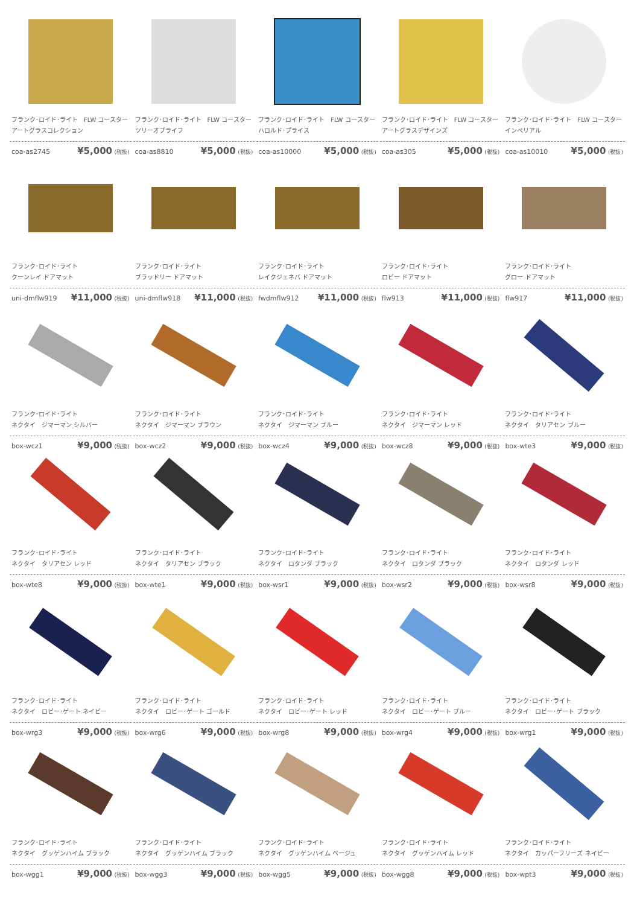フランク･ロイド･ライト　FLW コースター
アートグラスコレクション
coa-as2745 ¥5,000 (税抜)
フランク･ロイド･ライト　FLW コースター
ツリーオブライフ
coa-as8810 ¥5,000 (税抜)
フランク･ロイド･ライト　FLW コースター
ハロルド･プライス
coa-as10000 ¥5,000 (税抜)
フランク･ロイド･ライト　FLW コースター
アートグラスデザインズ
coa-as305 ¥5,000 (税抜)
フランク･ロイド･ライト　FLW コースター
インペリアル
coa-as10010 ¥5,000 (税抜)
フランク･ロイド･ライト
クーンレイ ドアマット
uni-dmflw919 ¥11,000 (税抜)
フランク･ロイド･ライト
ブラッドリー ドアマット
uni-dmflw918 ¥11,000 (税抜)
フランク･ロイド･ライト
レイクジェネバ ドアマット
fwdmflw912 ¥11,000 (税抜)
フランク･ロイド･ライト
ロビー ドアマット
flw913 ¥11,000 (税抜)
フランク･ロイド･ライト
グロー ドアマット
flw917 ¥11,000 (税抜)
フランク･ロイド･ライト
ネクタイ　ジマーマン シルバー
box-wcz1 ¥9,000 (税抜)
フランク･ロイド･ライト
ネクタイ　ジマーマン ブラウン
box-wcz2 ¥9,000 (税抜)
フランク･ロイド･ライト
ネクタイ　ジマーマン ブルー
box-wcz4 ¥9,000 (税抜)
フランク･ロイド･ライト
ネクタイ　ジマーマン レッド
box-wcz8 ¥9,000 (税抜)
フランク･ロイド･ライト
ネクタイ　タリアセン ブルー
box-wte3 ¥9,000 (税抜)
フランク･ロイド･ライト
ネクタイ　タリアセン レッド
box-wte8 ¥9,000 (税抜)
フランク･ロイド･ライト
ネクタイ　タリアセン ブラック
box-wte1 ¥9,000 (税抜)
フランク･ロイド･ライト
ネクタイ　ロタンダ ブラック
box-wsr1 ¥9,000 (税抜)
フランク･ロイド･ライト
ネクタイ　ロタンダ ブラック
box-wsr2 ¥9,000 (税抜)
フランク･ロイド･ライト
ネクタイ　ロタンダ レッド
box-wsr8 ¥9,000 (税抜)
フランク･ロイド･ライト
ネクタイ　ロビー･ゲート ネイビー
box-wrg3 ¥9,000 (税抜)
フランク･ロイド･ライト
ネクタイ　ロビー･ゲート ゴールド
box-wrg6 ¥9,000 (税抜)
フランク･ロイド･ライト
ネクタイ　ロビー･ゲート レッド
box-wrg8 ¥9,000 (税抜)
フランク･ロイド･ライト
ネクタイ　ロビー･ゲート ブルー
box-wrg4 ¥9,000 (税抜)
フランク･ロイド･ライト
ネクタイ　ロビー･ゲート ブラック
box-wrg1 ¥9,000 (税抜)
フランク･ロイド･ライト
ネクタイ　グッゲンハイム ブラック
box-wgg1 ¥9,000 (税抜)
フランク･ロイド･ライト
ネクタイ　グッゲンハイム ブラック
box-wgg3 ¥9,000 (税抜)
フランク･ロイド･ライト
ネクタイ　グッゲンハイム ベージュ
box-wgg5 ¥9,000 (税抜)
フランク･ロイド･ライト
ネクタイ　グッゲンハイム レッド
box-wgg8 ¥9,000 (税抜)
フランク･ロイド･ライト
ネクタイ　カッパーフリーズ ネイビー
box-wpt3 ¥9,000 (税抜)